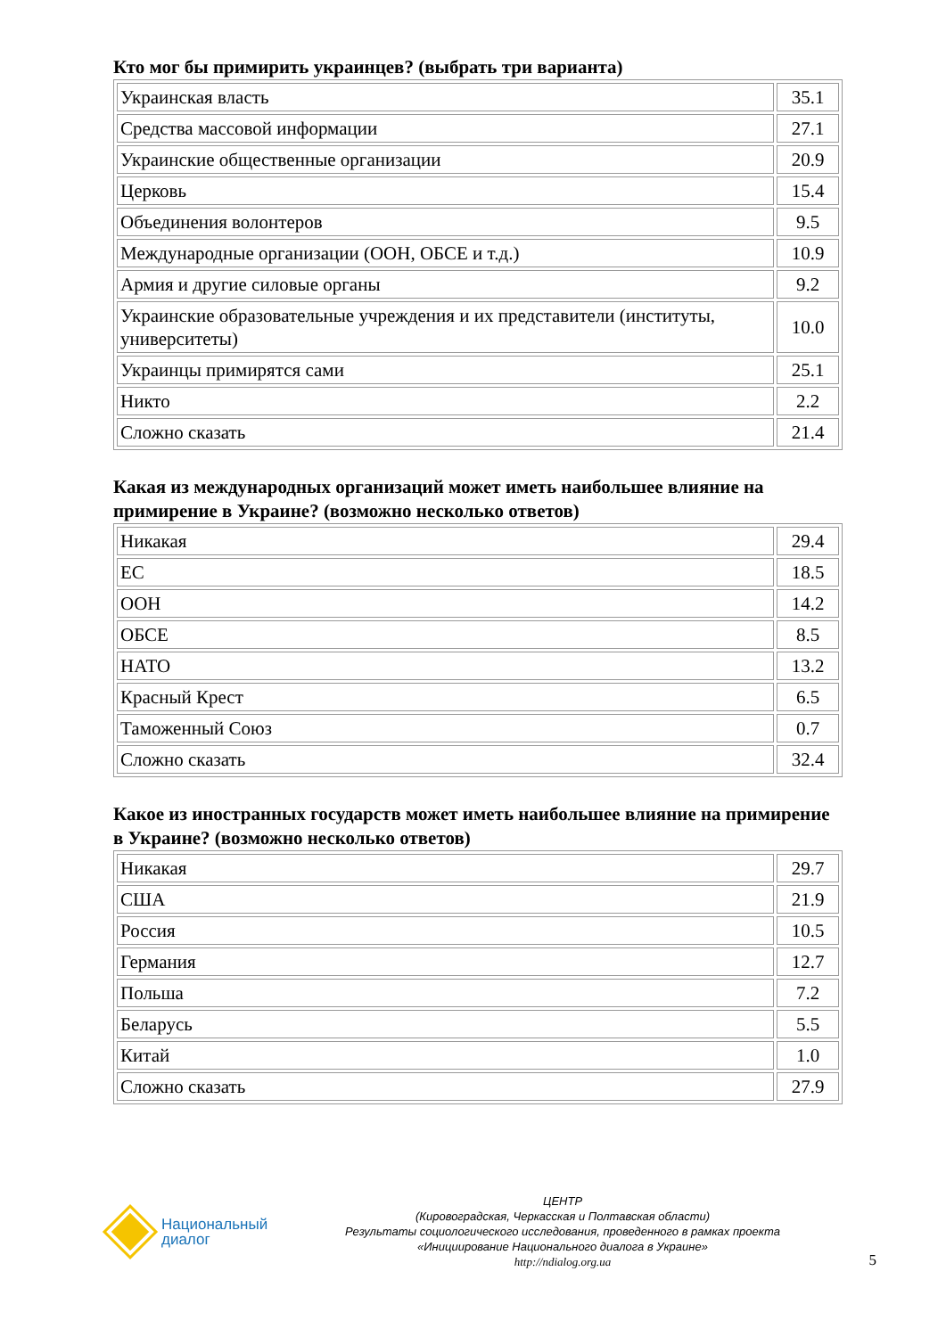Кто мог бы примирить украинцев? (выбрать три варианта)
| Украинская власть | 35.1 |
| Средства массовой информации | 27.1 |
| Украинские общественные организации | 20.9 |
| Церковь | 15.4 |
| Объединения волонтеров | 9.5 |
| Международные организации (ООН, ОБСЕ и т.д.) | 10.9 |
| Армия и другие силовые органы | 9.2 |
| Украинские образовательные учреждения и их представители (институты, университеты) | 10.0 |
| Украинцы примирятся сами | 25.1 |
| Никто | 2.2 |
| Сложно сказать | 21.4 |
Какая из международных организаций может иметь наибольшее влияние на примирение в Украине? (возможно несколько ответов)
| Никакая | 29.4 |
| ЕС | 18.5 |
| ООН | 14.2 |
| ОБСЕ | 8.5 |
| НАТО | 13.2 |
| Красный Крест | 6.5 |
| Таможенный Союз | 0.7 |
| Сложно сказать | 32.4 |
Какое из иностранных государств может иметь наибольшее влияние на примирение в Украине? (возможно несколько ответов)
| Никакая | 29.7 |
| США | 21.9 |
| Россия | 10.5 |
| Германия | 12.7 |
| Польша | 7.2 |
| Беларусь | 5.5 |
| Китай | 1.0 |
| Сложно сказать | 27.9 |
Национальный
диалог
ЦЕНТР
(Кировоградская, Черкасская и Полтавская области)
Результаты социологического исследования, проведенного в рамках проекта
«Инициирование Национального диалога в Украине»
http://ndialog.org.ua
5